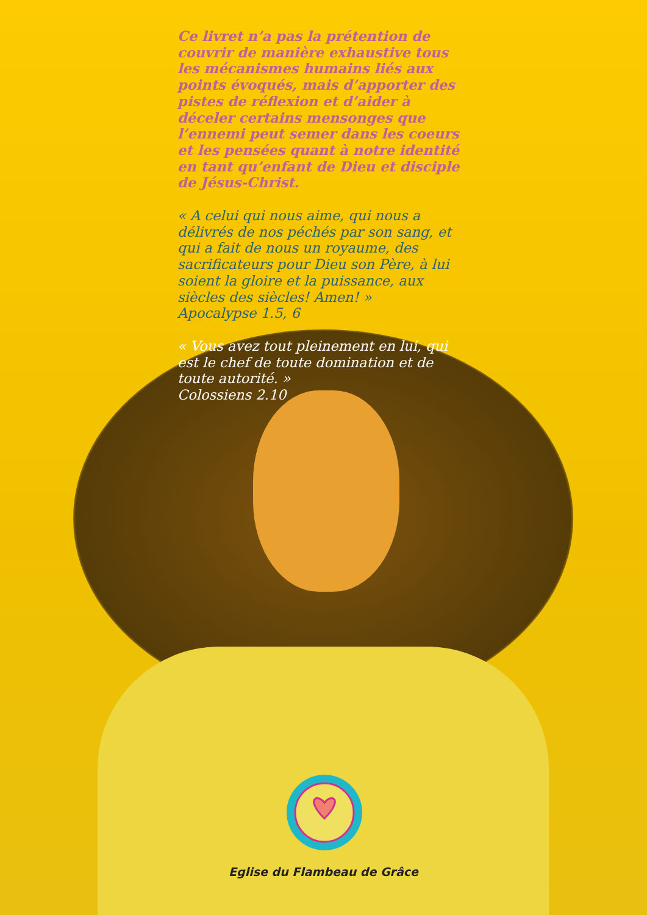Ce livret n’a pas la prétention de couvrir de manière exhaustive tous les mécanismes humains liés aux points évoqués, mais d’apporter des pistes de réflexion et d’aider à déceler certains mensonges que l’ennemi peut semer dans les coeurs et les pensées quant à notre identité en tant qu’enfant de Dieu et disciple de Jésus-Christ.
« A celui qui nous aime, qui nous a délivrés de nos péchés par son sang, et qui a fait de nous un royaume, des sacrificateurs pour Dieu son Père, à lui soient la gloire et la puissance, aux siècles des siècles! Amen! »
Apocalypse 1.5, 6
« Vous avez tout pleinement en lui, qui est le chef de toute domination et de toute autorité. »
Colossiens 2.10
Eglise du Flambeau de Grâce